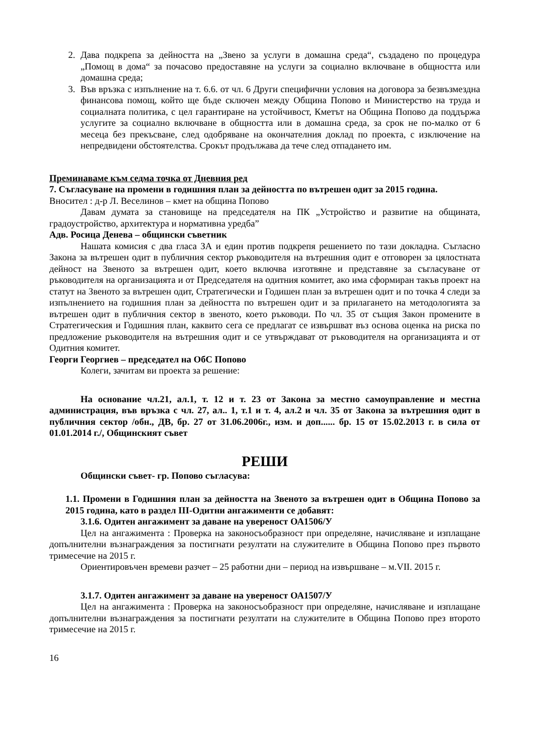2. Дава подкрепа за дейността на „Звено за услуги в домашна среда“, създадено по процедура „Помощ в дома“ за почасово предоставяне на услуги за социално включване в общността или домашна среда;
3. Във връзка с изпълнение на т. 6.6. от чл. 6 Други специфични условия на договора за безвъзмездна финансова помощ, който ще бъде сключен между Община Попово и Министерство на труда и социалната политика, с цел гарантиране на устойчивост, Кметът на Община Попово да поддържа услугите за социално включване в общността или в домашна среда, за срок не по-малко от 6 месеца без прекъсване, след одобряване на окончателния доклад по проекта, с изключение на непредвидени обстоятелства. Срокът продължава да тече след отпадането им.
Преминаваме към седма точка от Дневния ред
7. Съгласуване на промени в годишния план за дейността по вътрешен одит за 2015 година.
Вносител : д-р Л. Веселинов – кмет на община Попово
Давам думата за становище на председателя на ПК „Устройство и развитие на общината, градоустройство, архитектура и нормативна уредба”
Адв. Росица Денева – общински съветник
Нашата комисия с два гласа ЗА и един против подкрепя решението по тази докладна. Съгласно Закона за вътрешен одит в публичния сектор ръководителя на вътрешния одит е отговорен за цялостната дейност на Звеното за вътрешен одит, което включва изготвяне и представяне за съгласуване от ръководителя на организацията и от Председателя на одитния комитет, ако има сформиран такъв проект на статут на Звеното за вътрешен одит, Стратегически и Годишен план за вътрешен одит и по точка 4 следи за изпълнението на годишния план за дейността по вътрешен одит и за прилагането на методологията за вътрешен одит в публичния сектор в звеното, което ръководи. По чл. 35 от същия Закон промените в Стратегическия и Годишния план, каквито сега се предлагат се извършват въз основа оценка на риска по предложение ръководителя на вътрешния одит и се утвърждават от ръководителя на организацията и от Одитния комитет.
Георги Георгиев – председател на ОбС Попово
Колеги, зачитам ви проекта за решение:
На основание чл.21, ал.1, т. 12 и т. 23 от Закона за местно самоуправление и местна администрация, във връзка с чл. 27, ал.. 1, т.1 и т. 4, ал.2 и чл. 35 от Закона за вътрешния одит в публичния сектор /обн., ДВ, бр. 27 от 31.06.2006г., изм. и доп...... бр. 15 от 15.02.2013 г. в сила от 01.01.2014 г./, Общинският съвет
РЕШИ
Общински съвет- гр. Попово съгласува:
1.1. Промени в Годишния план за дейността на Звеното за вътрешен одит в Община Попово за 2015 година, като в раздел III-Одитни ангажименти се добавят:
3.1.6. Одитен ангажимент за даване на увереност ОА1506/У
Цел на ангажимента : Проверка на законосъобразност при определяне, начисляване и изплащане допълнителни възнаграждения за постигнати резултати на служителите в Община Попово през първото тримесечие на 2015 г.
Ориентировъчен времеви разчет – 25 работни дни – период на извършване – м.VII. 2015 г.
3.1.7. Одитен ангажимент за даване на увереност ОА1507/У
Цел на ангажимента : Проверка на законосъобразност при определяне, начисляване и изплащане допълнителни възнаграждения за постигнати резултати на служителите в Община Попово през второто тримесечие на 2015 г.
16